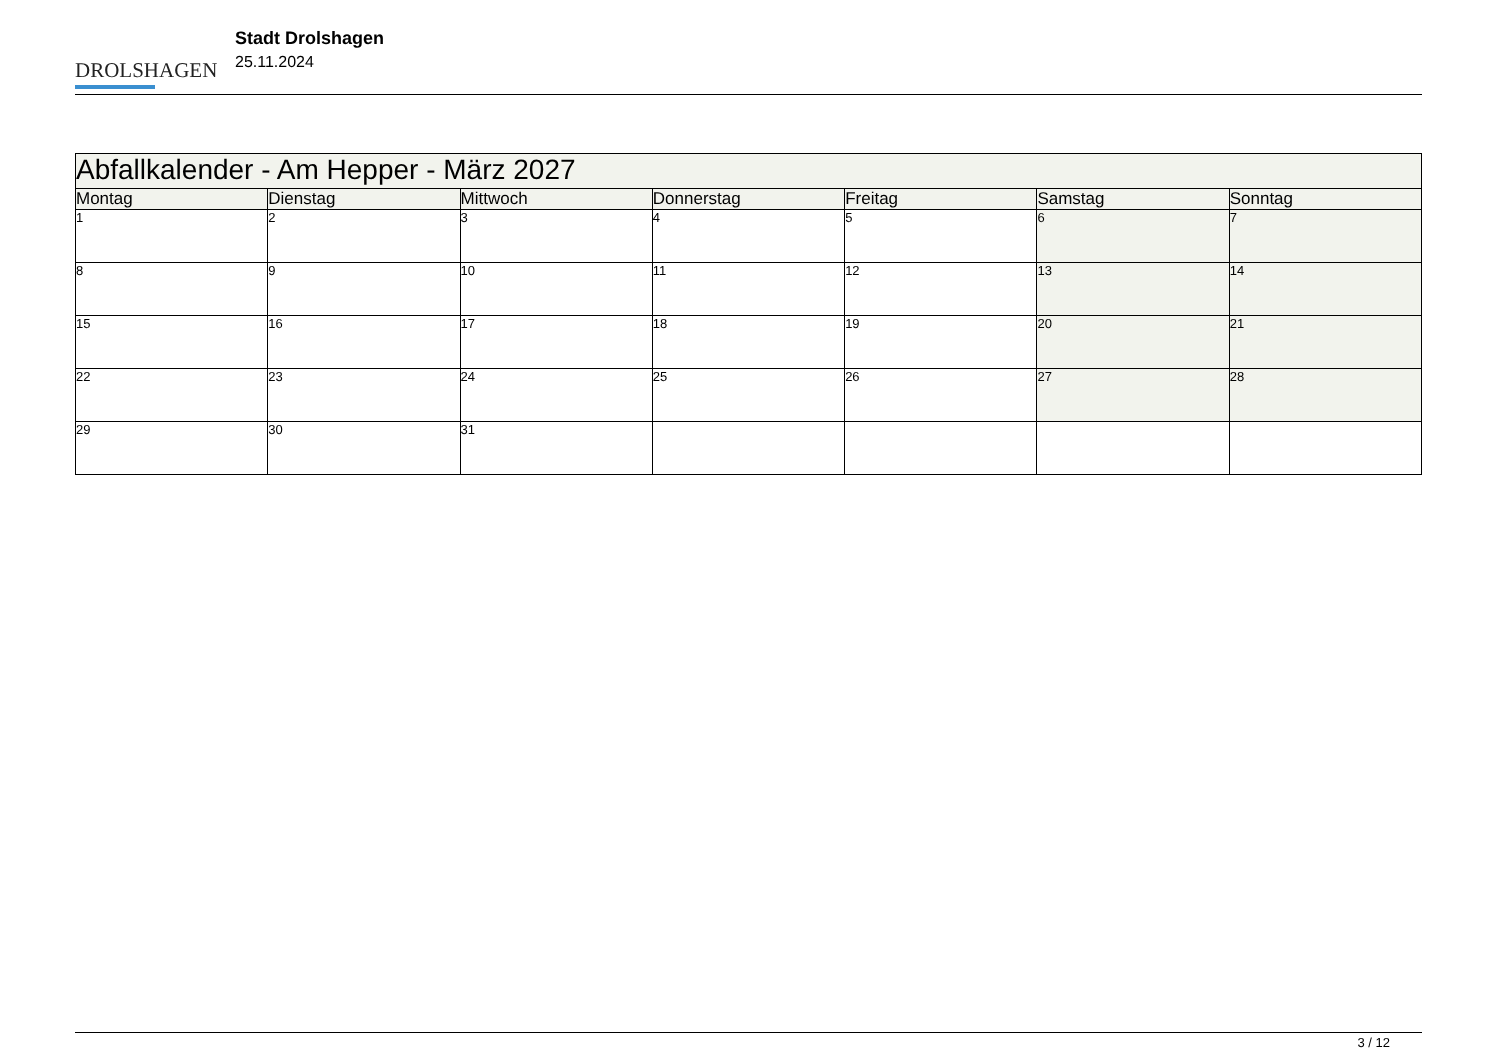DROLSHAGEN
Stadt Drolshagen
25.11.2024
| Abfallkalender - Am Hepper - März 2027 | | | | | | |
| --- | --- | --- | --- | --- | --- | --- |
| Montag | Dienstag | Mittwoch | Donnerstag | Freitag | Samstag | Sonntag |
| 1 | 2 | 3 | 4 | 5 | 6 | 7 |
| 8 | 9 | 10 | 11 | 12 | 13 | 14 |
| 15 | 16 | 17 | 18 | 19 | 20 | 21 |
| 22 | 23 | 24 | 25 | 26 | 27 | 28 |
| 29 | 30 | 31 | | | | |
3 / 12